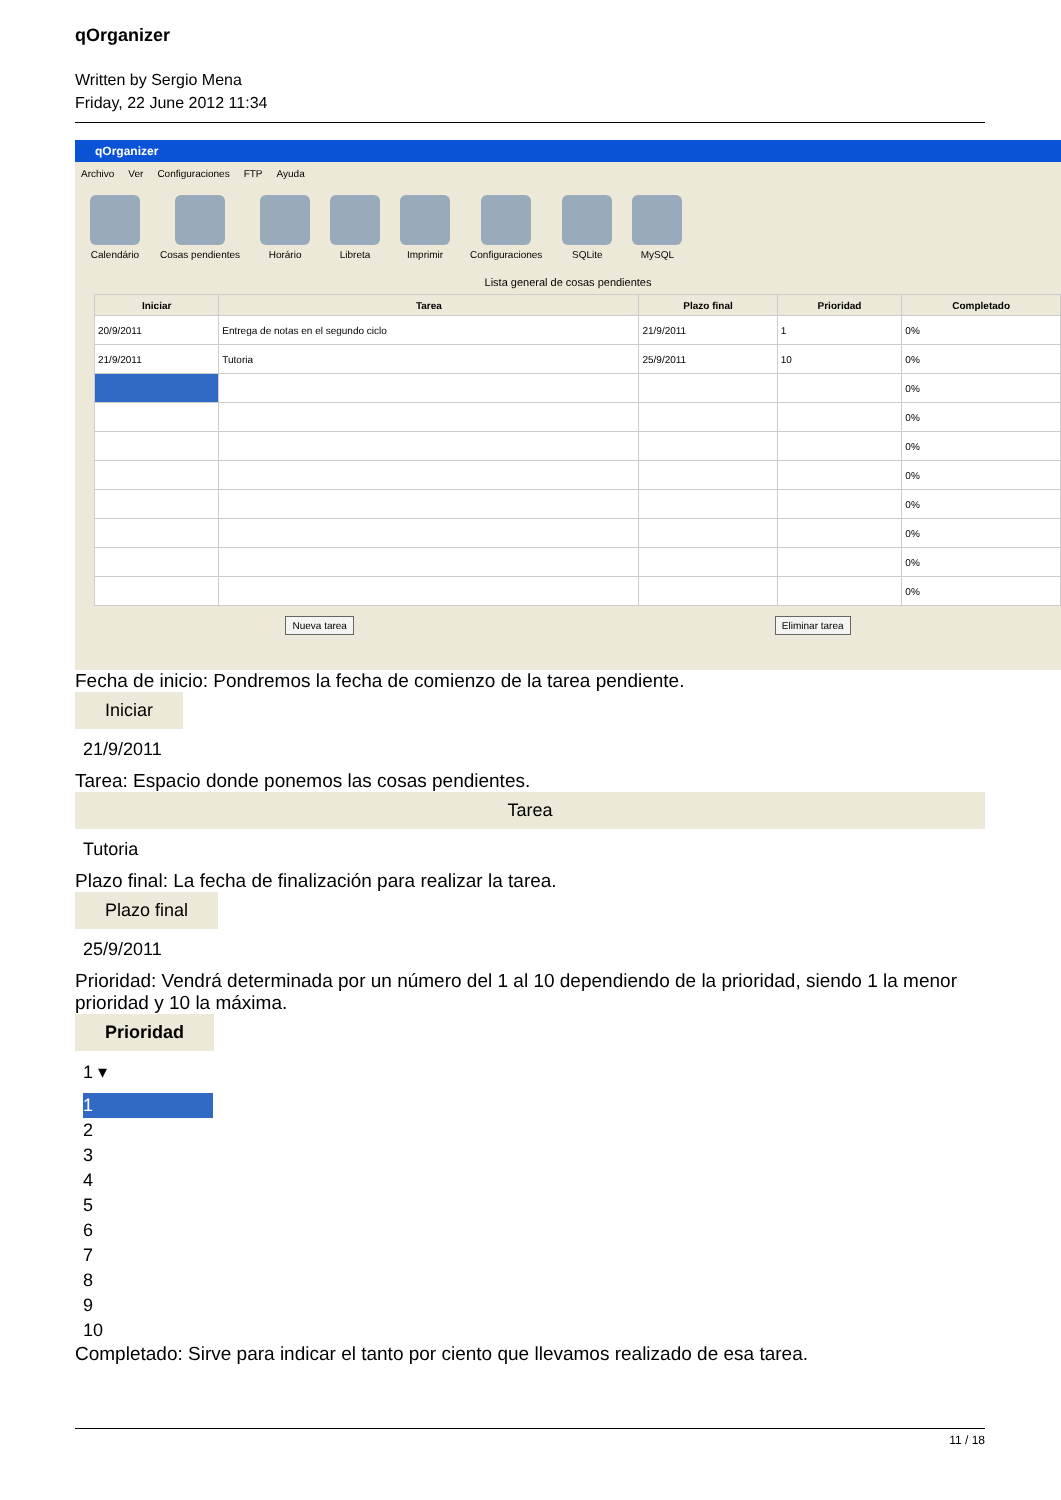qOrganizer
Written by Sergio Mena
Friday, 22 June 2012 11:34
qOrganizer
Archivo Ver Configuraciones FTP Ayuda
Calendário Cosas pendientes Horário Libreta Imprimir Configuraciones SQLite MySQL
Lista general de cosas pendientes
| Iniciar | Tarea | Plazo final | Prioridad | Completado |
| --- | --- | --- | --- | --- |
| 20/9/2011 | Entrega de notas en el segundo ciclo | 21/9/2011 | 1 | 0% |
| 21/9/2011 | Tutoria | 25/9/2011 | 10 | 0% |
| | | | | 0% |
| | | | | 0% |
| | | | | 0% |
| | | | | 0% |
| | | | | 0% |
| | | | | 0% |
| | | | | 0% |
| | | | | 0% |
Nueva tarea Eliminar tarea
Fecha de inicio: Pondremos la fecha de comienzo de la tarea pendiente.
Iniciar
21/9/2011
Tarea: Espacio donde ponemos las cosas pendientes.
Tarea
Tutoria
Plazo final: La fecha de finalización para realizar la tarea.
Plazo final
25/9/2011
Prioridad: Vendrá determinada por un número del 1 al 10 dependiendo de la prioridad, siendo 1 la menor prioridad y 10 la máxima.
Prioridad
1 ▾
1
2
3
4
5
6
7
8
9
10
Completado: Sirve para indicar el tanto por ciento que llevamos realizado de esa tarea.
11 / 18